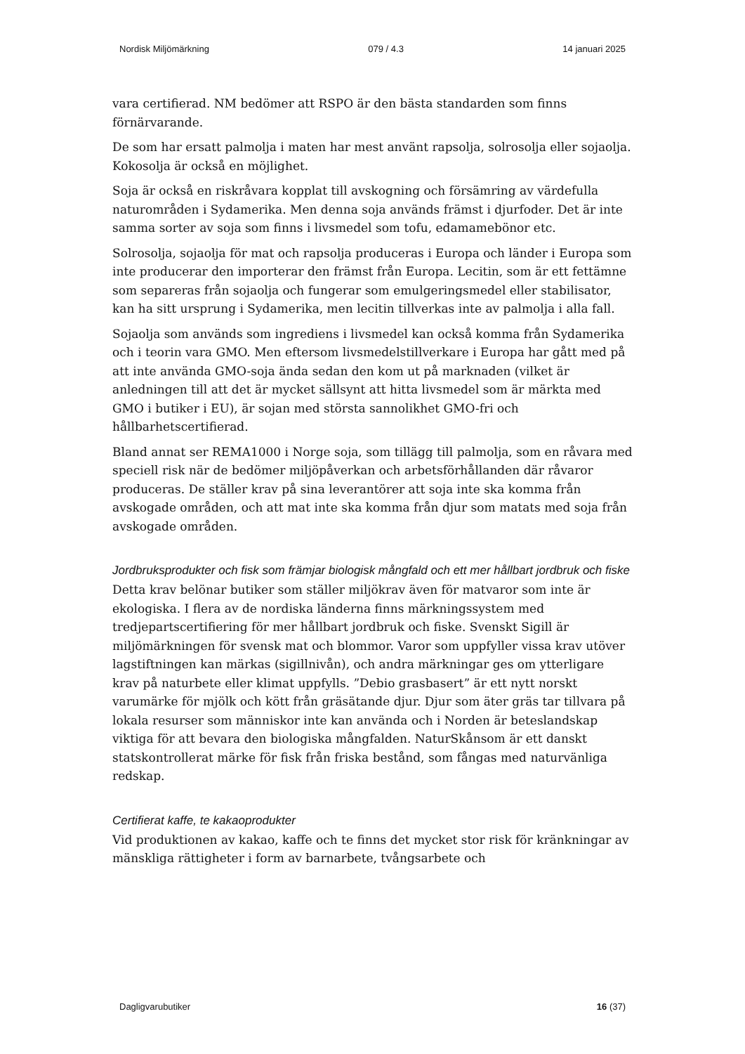Nordisk Miljömärkning 079 / 4.3 14 januari 2025
vara certifierad. NM bedömer att RSPO är den bästa standarden som finns förnärvarande.
De som har ersatt palmolja i maten har mest använt rapsolja, solrosolja eller sojaolja. Kokosolja är också en möjlighet.
Soja är också en riskråvara kopplat till avskogning och försämring av värdefulla naturområden i Sydamerika. Men denna soja används främst i djurfoder. Det är inte samma sorter av soja som finns i livsmedel som tofu, edamamebönor etc.
Solrosolja, sojaolja för mat och rapsolja produceras i Europa och länder i Europa som inte producerar den importerar den främst från Europa. Lecitin, som är ett fettämne som separeras från sojaolja och fungerar som emulgeringsmedel eller stabilisator, kan ha sitt ursprung i Sydamerika, men lecitin tillverkas inte av palmolja i alla fall.
Sojaolja som används som ingrediens i livsmedel kan också komma från Sydamerika och i teorin vara GMO. Men eftersom livsmedelstillverkare i Europa har gått med på att inte använda GMO-soja ända sedan den kom ut på marknaden (vilket är anledningen till att det är mycket sällsynt att hitta livsmedel som är märkta med GMO i butiker i EU), är sojan med största sannolikhet GMO-fri och hållbarhetscertifierad.
Bland annat ser REMA1000 i Norge soja, som tillägg till palmolja, som en råvara med speciell risk när de bedömer miljöpåverkan och arbetsförhållanden där råvaror produceras. De ställer krav på sina leverantörer att soja inte ska komma från avskogade områden, och att mat inte ska komma från djur som matats med soja från avskogade områden.
Jordbruksprodukter och fisk som främjar biologisk mångfald och ett mer hållbart jordbruk och fiske
Detta krav belönar butiker som ställer miljökrav även för matvaror som inte är ekologiska. I flera av de nordiska länderna finns märkningssystem med tredjepartscertifiering för mer hållbart jordbruk och fiske. Svenskt Sigill är miljömärkningen för svensk mat och blommor. Varor som uppfyller vissa krav utöver lagstiftningen kan märkas (sigillnivån), och andra märkningar ges om ytterligare krav på naturbete eller klimat uppfylls. ”Debio grasbasert” är ett nytt norskt varumärke för mjölk och kött från gräsätande djur. Djur som äter gräs tar tillvara på lokala resurser som människor inte kan använda och i Norden är beteslandskap viktiga för att bevara den biologiska mångfalden. NaturSkånsom är ett danskt statskontrollerat märke för fisk från friska bestånd, som fångas med naturvänliga redskap.
Certifierat kaffe, te kakaoprodukter
Vid produktionen av kakao, kaffe och te finns det mycket stor risk för kränkningar av mänskliga rättigheter i form av barnarbete, tvångsarbete och
Dagligvarubutiker 16 (37)